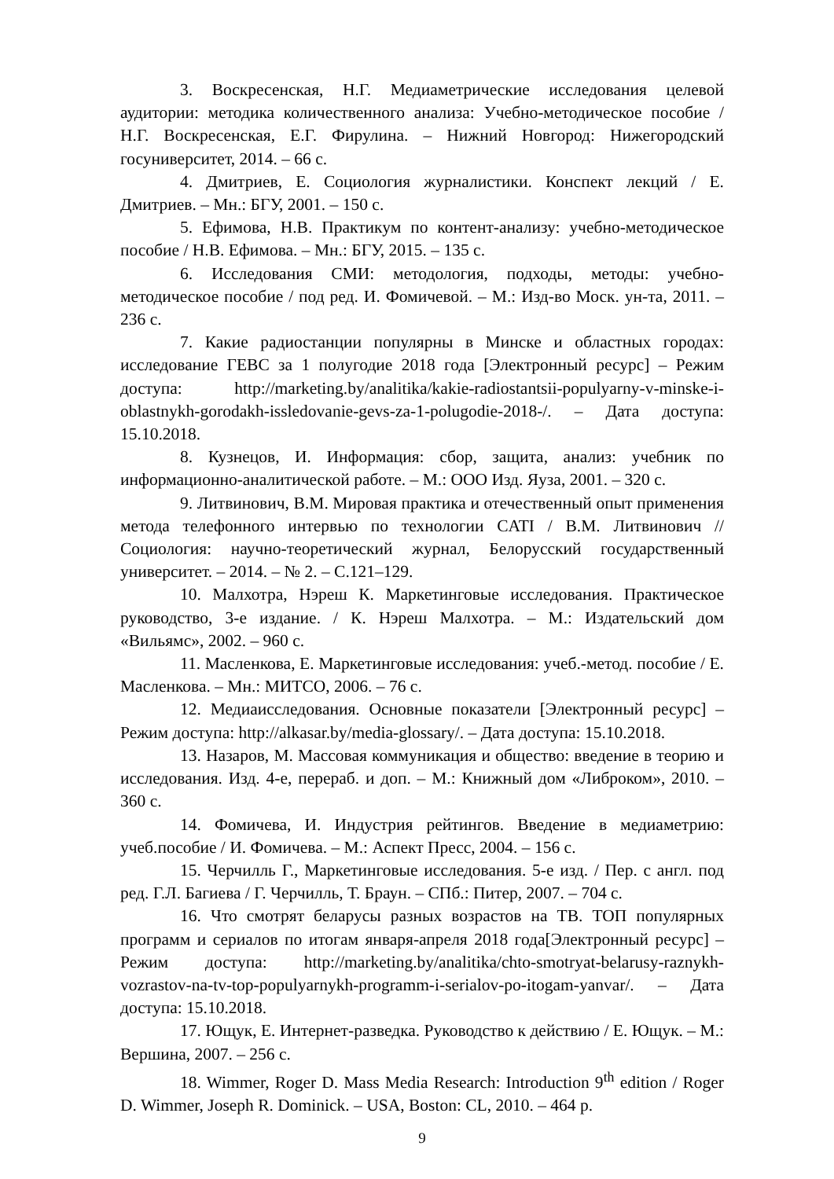3. Воскресенская, Н.Г. Медиаметрические исследования целевой аудитории: методика количественного анализа: Учебно-методическое пособие / Н.Г. Воскресенская, Е.Г. Фирулина. – Нижний Новгород: Нижегородский госуниверситет, 2014. – 66 с.
4. Дмитриев, Е. Социология журналистики. Конспект лекций / Е. Дмитриев. – Мн.: БГУ, 2001. – 150 с.
5. Ефимова, Н.В. Практикум по контент-анализу: учебно-методическое пособие / Н.В. Ефимова. – Мн.: БГУ, 2015. – 135 с.
6. Исследования СМИ: методология, подходы, методы: учебно-методическое пособие / под ред. И. Фомичевой. – М.: Изд-во Моск. ун-та, 2011. – 236 с.
7. Какие радиостанции популярны в Минске и областных городах: исследование ГЕВС за 1 полугодие 2018 года [Электронный ресурс] – Режим доступа: http://marketing.by/analitika/kakie-radiostantsii-populyarny-v-minske-i-oblastnykh-gorodakh-issledovanie-gevs-za-1-polugodie-2018-/. – Дата доступа: 15.10.2018.
8. Кузнецов, И. Информация: сбор, защита, анализ: учебник по информационно-аналитической работе. – М.: ООО Изд. Яуза, 2001. – 320 с.
9. Литвинович, В.М. Мировая практика и отечественный опыт применения метода телефонного интервью по технологии CATI / В.М. Литвинович // Социология: научно-теоретический журнал, Белорусский государственный университет. – 2014. – № 2. – С.121–129.
10. Малхотра, Нэреш К. Маркетинговые исследования. Практическое руководство, 3-е издание. / К. Нэреш Малхотра. – М.: Издательский дом «Вильямс», 2002. – 960 с.
11. Масленкова, Е. Маркетинговые исследования: учеб.-метод. пособие / Е. Масленкова. – Мн.: МИТСО, 2006. – 76 с.
12. Медиаисследования. Основные показатели [Электронный ресурс] – Режим доступа: http://alkasar.by/media-glossary/. – Дата доступа: 15.10.2018.
13. Назаров, М. Массовая коммуникация и общество: введение в теорию и исследования. Изд. 4-е, перераб. и доп. – М.: Книжный дом «Либроком», 2010. – 360 с.
14. Фомичева, И. Индустрия рейтингов. Введение в медиаметрию: учеб.пособие / И. Фомичева. – М.: Аспект Пресс, 2004. – 156 с.
15. Черчилль Г., Маркетинговые исследования. 5-е изд. / Пер. с англ. под ред. Г.Л. Багиева / Г. Черчилль, Т. Браун. – СПб.: Питер, 2007. – 704 с.
16. Что смотрят беларусы разных возрастов на ТВ. ТОП популярных программ и сериалов по итогам января-апреля 2018 года[Электронный ресурс] – Режим доступа: http://marketing.by/analitika/chto-smotryat-belarusy-raznykh-vozrastov-na-tv-top-populyarnykh-programm-i-serialov-po-itogam-yanvar/. – Дата доступа: 15.10.2018.
17. Ющук, Е. Интернет-разведка. Руководство к действию / Е. Ющук. – М.: Вершина, 2007. – 256 с.
18. Wimmer, Roger D. Mass Media Research: Introduction 9<sup>th</sup> edition / Roger D. Wimmer, Joseph R. Dominick. – USA, Boston: CL, 2010. – 464 p.
9